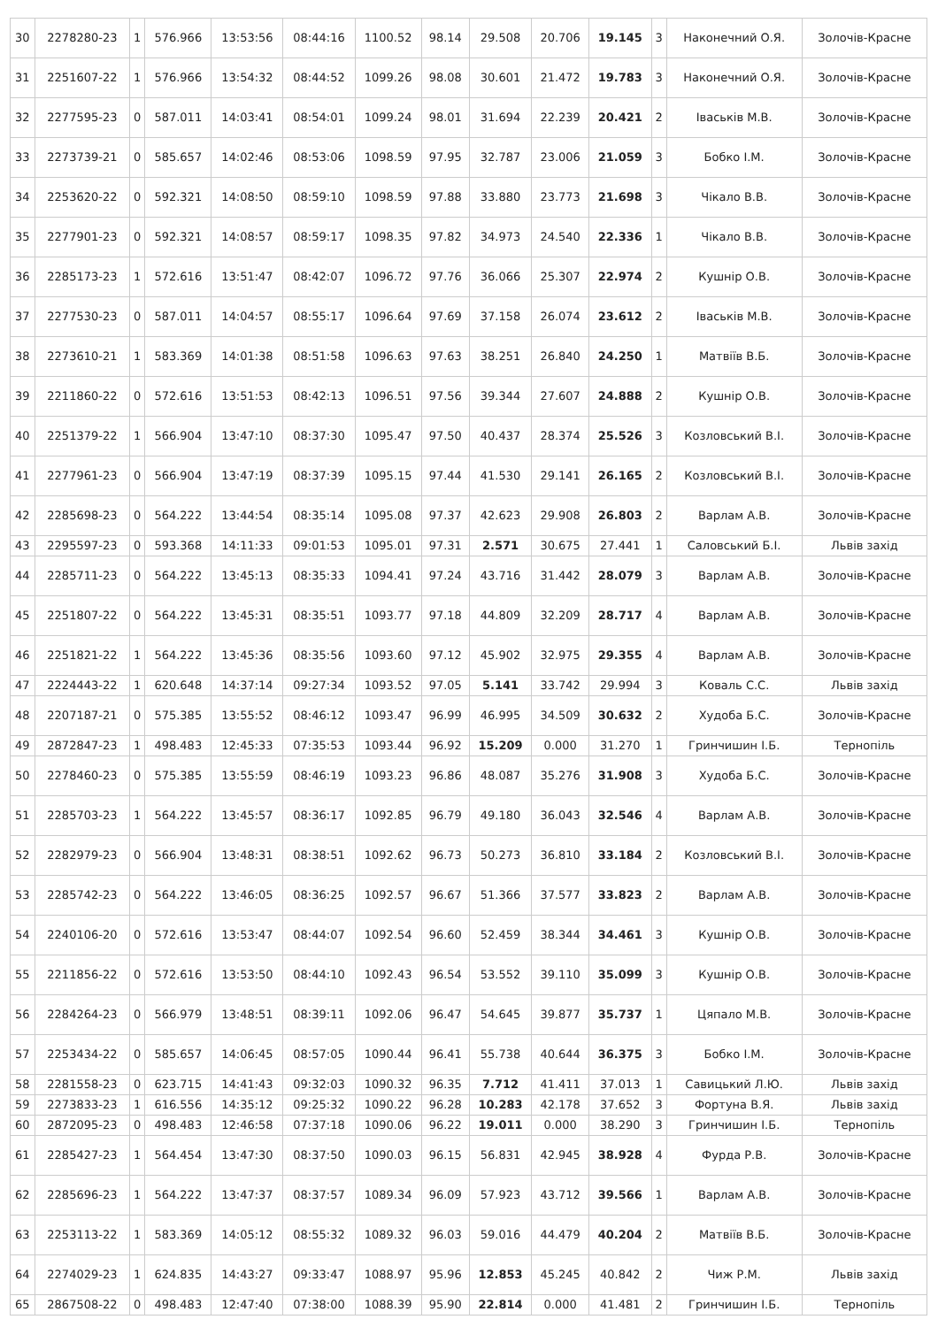| 30 | 2278280-23 | 1 | 576.966 | 13:53:56 | 08:44:16 | 1100.52 | 98.14 | 29.508 | 20.706 | 19.145 | 3 | Наконечний О.Я. | Золочів-Красне |
| 31 | 2251607-22 | 1 | 576.966 | 13:54:32 | 08:44:52 | 1099.26 | 98.08 | 30.601 | 21.472 | 19.783 | 3 | Наконечний О.Я. | Золочів-Красне |
| 32 | 2277595-23 | 0 | 587.011 | 14:03:41 | 08:54:01 | 1099.24 | 98.01 | 31.694 | 22.239 | 20.421 | 2 | Іваськів М.В. | Золочів-Красне |
| 33 | 2273739-21 | 0 | 585.657 | 14:02:46 | 08:53:06 | 1098.59 | 97.95 | 32.787 | 23.006 | 21.059 | 3 | Бобко І.М. | Золочів-Красне |
| 34 | 2253620-22 | 0 | 592.321 | 14:08:50 | 08:59:10 | 1098.59 | 97.88 | 33.880 | 23.773 | 21.698 | 3 | Чікало В.В. | Золочів-Красне |
| 35 | 2277901-23 | 0 | 592.321 | 14:08:57 | 08:59:17 | 1098.35 | 97.82 | 34.973 | 24.540 | 22.336 | 1 | Чікало В.В. | Золочів-Красне |
| 36 | 2285173-23 | 1 | 572.616 | 13:51:47 | 08:42:07 | 1096.72 | 97.76 | 36.066 | 25.307 | 22.974 | 2 | Кушнір О.В. | Золочів-Красне |
| 37 | 2277530-23 | 0 | 587.011 | 14:04:57 | 08:55:17 | 1096.64 | 97.69 | 37.158 | 26.074 | 23.612 | 2 | Іваськів М.В. | Золочів-Красне |
| 38 | 2273610-21 | 1 | 583.369 | 14:01:38 | 08:51:58 | 1096.63 | 97.63 | 38.251 | 26.840 | 24.250 | 1 | Матвіїв В.Б. | Золочів-Красне |
| 39 | 2211860-22 | 0 | 572.616 | 13:51:53 | 08:42:13 | 1096.51 | 97.56 | 39.344 | 27.607 | 24.888 | 2 | Кушнір О.В. | Золочів-Красне |
| 40 | 2251379-22 | 1 | 566.904 | 13:47:10 | 08:37:30 | 1095.47 | 97.50 | 40.437 | 28.374 | 25.526 | 3 | Козловський В.І. | Золочів-Красне |
| 41 | 2277961-23 | 0 | 566.904 | 13:47:19 | 08:37:39 | 1095.15 | 97.44 | 41.530 | 29.141 | 26.165 | 2 | Козловський В.І. | Золочів-Красне |
| 42 | 2285698-23 | 0 | 564.222 | 13:44:54 | 08:35:14 | 1095.08 | 97.37 | 42.623 | 29.908 | 26.803 | 2 | Варлам А.В. | Золочів-Красне |
| 43 | 2295597-23 | 0 | 593.368 | 14:11:33 | 09:01:53 | 1095.01 | 97.31 | 2.571 | 30.675 | 27.441 | 1 | Саловський Б.І. | Львів захід |
| 44 | 2285711-23 | 0 | 564.222 | 13:45:13 | 08:35:33 | 1094.41 | 97.24 | 43.716 | 31.442 | 28.079 | 3 | Варлам А.В. | Золочів-Красне |
| 45 | 2251807-22 | 0 | 564.222 | 13:45:31 | 08:35:51 | 1093.77 | 97.18 | 44.809 | 32.209 | 28.717 | 4 | Варлам А.В. | Золочів-Красне |
| 46 | 2251821-22 | 1 | 564.222 | 13:45:36 | 08:35:56 | 1093.60 | 97.12 | 45.902 | 32.975 | 29.355 | 4 | Варлам А.В. | Золочів-Красне |
| 47 | 2224443-22 | 1 | 620.648 | 14:37:14 | 09:27:34 | 1093.52 | 97.05 | 5.141 | 33.742 | 29.994 | 3 | Коваль С.С. | Львів захід |
| 48 | 2207187-21 | 0 | 575.385 | 13:55:52 | 08:46:12 | 1093.47 | 96.99 | 46.995 | 34.509 | 30.632 | 2 | Худоба Б.С. | Золочів-Красне |
| 49 | 2872847-23 | 1 | 498.483 | 12:45:33 | 07:35:53 | 1093.44 | 96.92 | 15.209 | 0.000 | 31.270 | 1 | Гринчишин І.Б. | Тернопіль |
| 50 | 2278460-23 | 0 | 575.385 | 13:55:59 | 08:46:19 | 1093.23 | 96.86 | 48.087 | 35.276 | 31.908 | 3 | Худоба Б.С. | Золочів-Красне |
| 51 | 2285703-23 | 1 | 564.222 | 13:45:57 | 08:36:17 | 1092.85 | 96.79 | 49.180 | 36.043 | 32.546 | 4 | Варлам А.В. | Золочів-Красне |
| 52 | 2282979-23 | 0 | 566.904 | 13:48:31 | 08:38:51 | 1092.62 | 96.73 | 50.273 | 36.810 | 33.184 | 2 | Козловський В.І. | Золочів-Красне |
| 53 | 2285742-23 | 0 | 564.222 | 13:46:05 | 08:36:25 | 1092.57 | 96.67 | 51.366 | 37.577 | 33.823 | 2 | Варлам А.В. | Золочів-Красне |
| 54 | 2240106-20 | 0 | 572.616 | 13:53:47 | 08:44:07 | 1092.54 | 96.60 | 52.459 | 38.344 | 34.461 | 3 | Кушнір О.В. | Золочів-Красне |
| 55 | 2211856-22 | 0 | 572.616 | 13:53:50 | 08:44:10 | 1092.43 | 96.54 | 53.552 | 39.110 | 35.099 | 3 | Кушнір О.В. | Золочів-Красне |
| 56 | 2284264-23 | 0 | 566.979 | 13:48:51 | 08:39:11 | 1092.06 | 96.47 | 54.645 | 39.877 | 35.737 | 1 | Цяпало М.В. | Золочів-Красне |
| 57 | 2253434-22 | 0 | 585.657 | 14:06:45 | 08:57:05 | 1090.44 | 96.41 | 55.738 | 40.644 | 36.375 | 3 | Бобко І.М. | Золочів-Красне |
| 58 | 2281558-23 | 0 | 623.715 | 14:41:43 | 09:32:03 | 1090.32 | 96.35 | 7.712 | 41.411 | 37.013 | 1 | Савицький Л.Ю. | Львів захід |
| 59 | 2273833-23 | 1 | 616.556 | 14:35:12 | 09:25:32 | 1090.22 | 96.28 | 10.283 | 42.178 | 37.652 | 3 | Фортуна В.Я. | Львів захід |
| 60 | 2872095-23 | 0 | 498.483 | 12:46:58 | 07:37:18 | 1090.06 | 96.22 | 19.011 | 0.000 | 38.290 | 3 | Гринчишин І.Б. | Тернопіль |
| 61 | 2285427-23 | 1 | 564.454 | 13:47:30 | 08:37:50 | 1090.03 | 96.15 | 56.831 | 42.945 | 38.928 | 4 | Фурда Р.В. | Золочів-Красне |
| 62 | 2285696-23 | 1 | 564.222 | 13:47:37 | 08:37:57 | 1089.34 | 96.09 | 57.923 | 43.712 | 39.566 | 1 | Варлам А.В. | Золочів-Красне |
| 63 | 2253113-22 | 1 | 583.369 | 14:05:12 | 08:55:32 | 1089.32 | 96.03 | 59.016 | 44.479 | 40.204 | 2 | Матвіїв В.Б. | Золочів-Красне |
| 64 | 2274029-23 | 1 | 624.835 | 14:43:27 | 09:33:47 | 1088.97 | 95.96 | 12.853 | 45.245 | 40.842 | 2 | Чиж Р.М. | Львів захід |
| 65 | 2867508-22 | 0 | 498.483 | 12:47:40 | 07:38:00 | 1088.39 | 95.90 | 22.814 | 0.000 | 41.481 | 2 | Гринчишин І.Б. | Тернопіль |